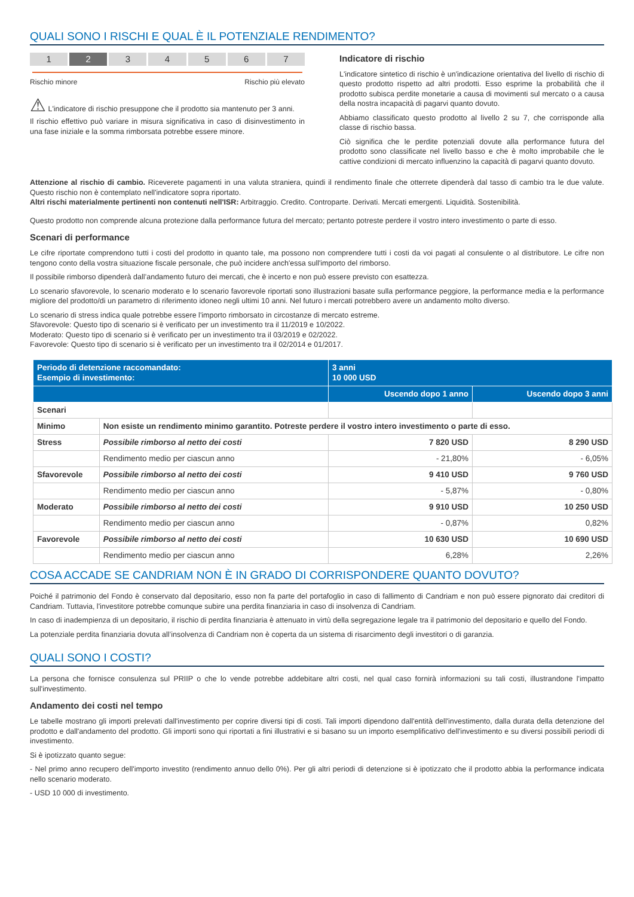QUALI SONO I RISCHI E QUAL È IL POTENZIALE RENDIMENTO?
1 2 3 4 5 6 7
Rischio minore Rischio più elevato
⚠ L'indicatore di rischio presuppone che il prodotto sia mantenuto per 3 anni.
Il rischio effettivo può variare in misura significativa in caso di disinvestimento in una fase iniziale e la somma rimborsata potrebbe essere minore.
Indicatore di rischio
L'indicatore sintetico di rischio è un'indicazione orientativa del livello di rischio di questo prodotto rispetto ad altri prodotti. Esso esprime la probabilità che il prodotto subisca perdite monetarie a causa di movimenti sul mercato o a causa della nostra incapacità di pagarvi quanto dovuto.
Abbiamo classificato questo prodotto al livello 2 su 7, che corrisponde alla classe di rischio bassa.
Ciò significa che le perdite potenziali dovute alla performance futura del prodotto sono classificate nel livello basso e che è molto improbabile che le cattive condizioni di mercato influenzino la capacità di pagarvi quanto dovuto.
Attenzione al rischio di cambio. Riceverete pagamenti in una valuta straniera, quindi il rendimento finale che otterrete dipenderà dal tasso di cambio tra le due valute. Questo rischio non è contemplato nell'indicatore sopra riportato.
Altri rischi materialmente pertinenti non contenuti nell'ISR: Arbitraggio. Credito. Controparte. Derivati. Mercati emergenti. Liquidità. Sostenibilità.
Questo prodotto non comprende alcuna protezione dalla performance futura del mercato; pertanto potreste perdere il vostro intero investimento o parte di esso.
Scenari di performance
Le cifre riportate comprendono tutti i costi del prodotto in quanto tale, ma possono non comprendere tutti i costi da voi pagati al consulente o al distributore. Le cifre non tengono conto della vostra situazione fiscale personale, che può incidere anch'essa sull'importo del rimborso.
Il possibile rimborso dipenderà dall’andamento futuro dei mercati, che è incerto e non può essere previsto con esattezza.
Lo scenario sfavorevole, lo scenario moderato e lo scenario favorevole riportati sono illustrazioni basate sulla performance peggiore, la performance media e la performance migliore del prodotto/di un parametro di riferimento idoneo negli ultimi 10 anni. Nel futuro i mercati potrebbero avere un andamento molto diverso.
Lo scenario di stress indica quale potrebbe essere l'importo rimborsato in circostanze di mercato estreme.
Sfavorevole: Questo tipo di scenario si è verificato per un investimento tra il 11/2019 e 10/2022.
Moderato: Questo tipo di scenario si è verificato per un investimento tra il 03/2019 e 02/2022.
Favorevole: Questo tipo di scenario si è verificato per un investimento tra il 02/2014 e 01/2017.
| Periodo di detenzione raccomandato: Esempio di investimento: | | 3 anni 10 000 USD | |
| | | Uscendo dopo 1 anno | Uscendo dopo 3 anni |
| Scenari | | | |
| Minimo | Non esiste un rendimento minimo garantito. Potreste perdere il vostro intero investimento o parte di esso. | | |
| Stress | Possibile rimborso al netto dei costi | 7 820 USD | 8 290 USD |
| | Rendimento medio per ciascun anno | - 21,80% | - 6,05% |
| Sfavorevole | Possibile rimborso al netto dei costi | 9 410 USD | 9 760 USD |
| | Rendimento medio per ciascun anno | - 5,87% | - 0,80% |
| Moderato | Possibile rimborso al netto dei costi | 9 910 USD | 10 250 USD |
| | Rendimento medio per ciascun anno | - 0,87% | 0,82% |
| Favorevole | Possibile rimborso al netto dei costi | 10 630 USD | 10 690 USD |
| | Rendimento medio per ciascun anno | 6,28% | 2,26% |
COSA ACCADE SE CANDRIAM NON È IN GRADO DI CORRISPONDERE QUANTO DOVUTO?
Poiché il patrimonio del Fondo è conservato dal depositario, esso non fa parte del portafoglio in caso di fallimento di Candriam e non può essere pignorato dai creditori di Candriam. Tuttavia, l'investitore potrebbe comunque subire una perdita finanziaria in caso di insolvenza di Candriam.
In caso di inadempienza di un depositario, il rischio di perdita finanziaria è attenuato in virtù della segregazione legale tra il patrimonio del depositario e quello del Fondo.
La potenziale perdita finanziaria dovuta all’insolvenza di Candriam non è coperta da un sistema di risarcimento degli investitori o di garanzia.
QUALI SONO I COSTI?
La persona che fornisce consulenza sul PRIIP o che lo vende potrebbe addebitare altri costi, nel qual caso fornirà informazioni su tali costi, illustrandone l'impatto sull'investimento.
Andamento dei costi nel tempo
Le tabelle mostrano gli importi prelevati dall'investimento per coprire diversi tipi di costi. Tali importi dipendono dall'entità dell'investimento, dalla durata della detenzione del prodotto e dall'andamento del prodotto. Gli importi sono qui riportati a fini illustrativi e si basano su un importo esemplificativo dell'investimento e su diversi possibili periodi di investimento.
Si è ipotizzato quanto segue:
- Nel primo anno recupero dell'importo investito (rendimento annuo dello 0%). Per gli altri periodi di detenzione si è ipotizzato che il prodotto abbia la performance indicata nello scenario moderato.
- USD 10 000 di investimento.